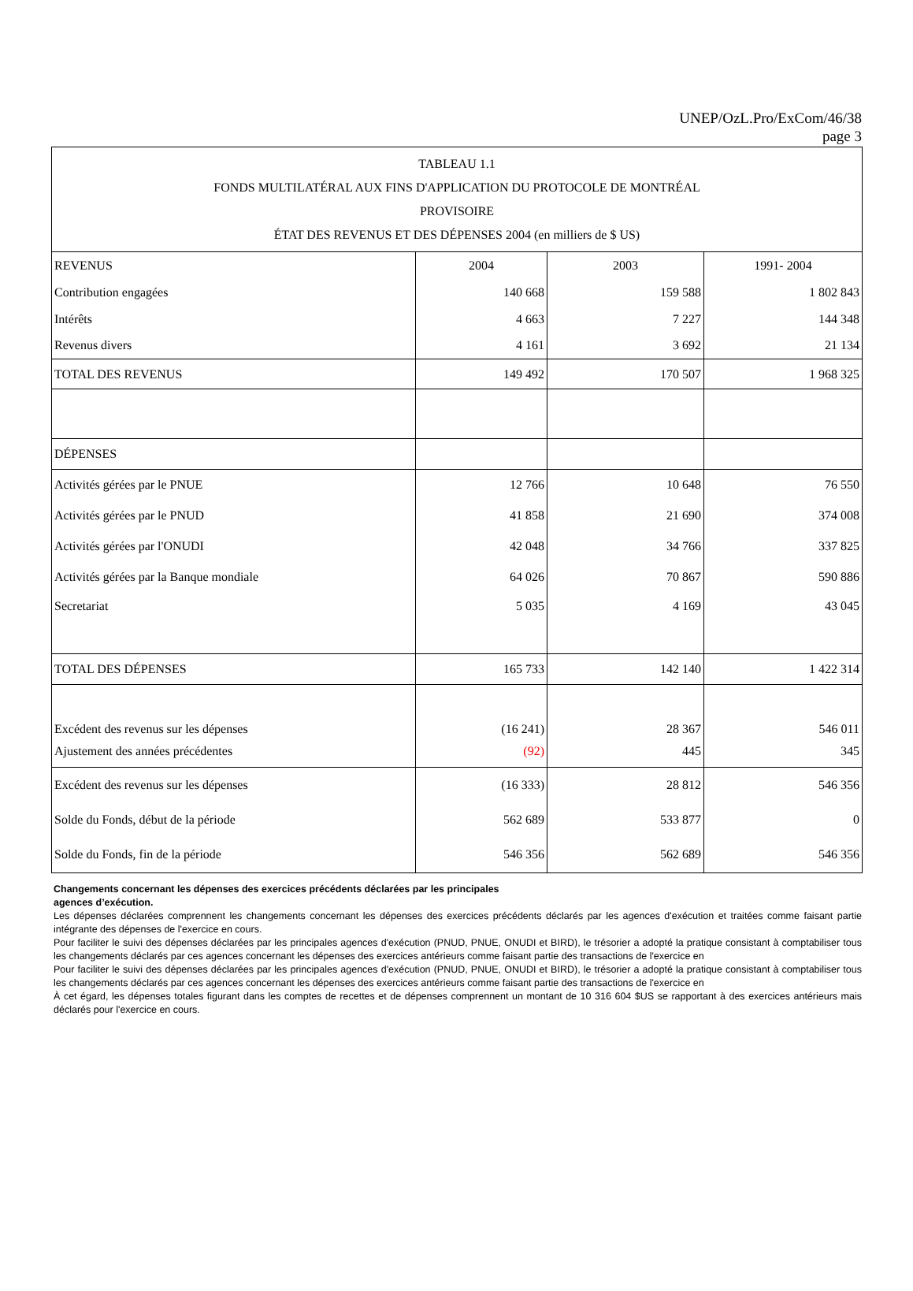UNEP/OzL.Pro/ExCom/46/38
page 3
| TABLEAU 1.1 FONDS MULTILATÉRAL AUX FINS D'APPLICATION DU PROTOCOLE DE MONTRÉAL PROVISOIRE ÉTAT DES REVENUS ET DES DÉPENSES 2004 (en milliers de $ US) | | | |
| REVENUS | 2004 | 2003 | 1991- 2004 |
| Contribution engagées | 140 668 | 159 588 | 1 802 843 |
| Intérêts | 4 663 | 7 227 | 144 348 |
| Revenus divers | 4 161 | 3 692 | 21 134 |
| TOTAL DES REVENUS | 149 492 | 170 507 | 1 968 325 |
| DÉPENSES | | | |
| Activités gérées par le PNUE | 12 766 | 10 648 | 76 550 |
| Activités gérées par le PNUD | 41 858 | 21 690 | 374 008 |
| Activités gérées par l'ONUDI | 42 048 | 34 766 | 337 825 |
| Activités gérées par la Banque mondiale | 64 026 | 70 867 | 590 886 |
| Secretariat | 5 035 | 4 169 | 43 045 |
| TOTAL DES DÉPENSES | 165 733 | 142 140 | 1 422 314 |
| Excédent des revenus sur les dépenses | (16 241) | 28 367 | 546 011 |
| Ajustement des années précédentes | (92) | 445 | 345 |
| Excédent des revenus sur les dépenses | (16 333) | 28 812 | 546 356 |
| Solde du Fonds, début de la période | 562 689 | 533 877 | 0 |
| Solde du Fonds, fin de la période | 546 356 | 562 689 | 546 356 |
Changements concernant les dépenses des exercices précédents déclarées par les principales
agences d’exécution.
Les dépenses déclarées comprennent les changements concernant les dépenses des exercices précédents déclarés par les agences d'exécution et traitées comme faisant partie intégrante des dépenses de l'exercice en cours.
Pour faciliter le suivi des dépenses déclarées par les principales agences d'exécution (PNUD, PNUE, ONUDI et BIRD), le trésorier a adopté la pratique consistant à comptabiliser tous les changements déclarés par ces agences concernant les dépenses des exercices antérieurs comme faisant partie des transactions de l'exercice en
Pour faciliter le suivi des dépenses déclarées par les principales agences d'exécution (PNUD, PNUE, ONUDI et BIRD), le trésorier a adopté la pratique consistant à comptabiliser tous les changements déclarés par ces agences concernant les dépenses des exercices antérieurs comme faisant partie des transactions de l'exercice en
À cet égard, les dépenses totales figurant dans les comptes de recettes et de dépenses comprennent un montant de 10 316 604 $US se rapportant à des exercices antérieurs mais déclarés pour l'exercice en cours.